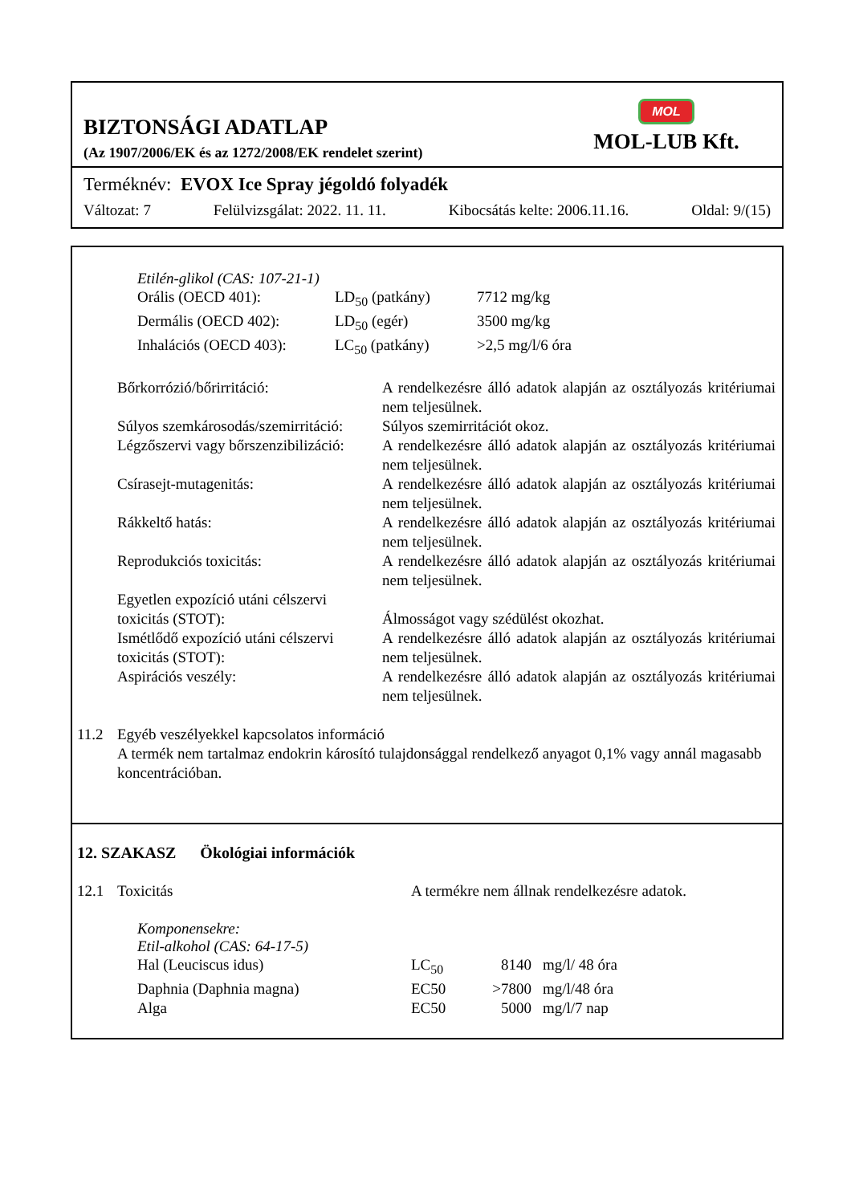BIZTONSÁGI ADATLAP
(Az 1907/2006/EK és az 1272/2008/EK rendelet szerint)
MOL
MOL-LUB Kft.
Terméknév: EVOX Ice Spray jégoldó folyadék
Változat: 7 Felülvizsgálat: 2022. 11. 11. Kibocsátás kelte: 2006.11.16. Oldal: 9/(15)
Etilén-glikol (CAS: 107-21-1)
| Orális (OECD 401): | LD<sub>50</sub> (patkány) | 7712 mg/kg |
| Dermális (OECD 402): | LD<sub>50</sub> (egér) | 3500 mg/kg |
| Inhalációs (OECD 403): | LC<sub>50</sub> (patkány) | >2,5 mg/l/6 óra |
| Bőrkorrózió/bőrirritáció: | A rendelkezésre álló adatok alapján az osztályozás kritériumai nem teljesülnek. |
| Súlyos szemkárosodás/szemirritáció: | Súlyos szemirritációt okoz. |
| Légzőszervi vagy bőrszenzibilizáció: | A rendelkezésre álló adatok alapján az osztályozás kritériumai nem teljesülnek. |
| Csírasejt-mutagenitás: | A rendelkezésre álló adatok alapján az osztályozás kritériumai nem teljesülnek. |
| Rákkeltő hatás: | A rendelkezésre álló adatok alapján az osztályozás kritériumai nem teljesülnek. |
| Reprodukciós toxicitás: | A rendelkezésre álló adatok alapján az osztályozás kritériumai nem teljesülnek. |
| Egyetlen expozíció utáni célszervi toxicitás (STOT): | Álmosságot vagy szédülést okozhat. |
| Ismétlődő expozíció utáni célszervi toxicitás (STOT): | A rendelkezésre álló adatok alapján az osztályozás kritériumai nem teljesülnek. |
| Aspirációs veszély: | A rendelkezésre álló adatok alapján az osztályozás kritériumai nem teljesülnek. |
| 11.2 | Egyéb veszélyekkel kapcsolatos információ A termék nem tartalmaz endokrin károsító tulajdonsággal rendelkező anyagot 0,1% vagy annál magasabb koncentrációban. |
12. SZAKASZ Ökológiai információk
| 12.1 | Toxicitás | A termékre nem állnak rendelkezésre adatok. |
Komponensekre:
Etil-alkohol (CAS: 64-17-5)
| Hal (Leuciscus idus) | LC<sub>50</sub> | 8140 | mg/l/ 48 óra |
| Daphnia (Daphnia magna) | EC50 | >7800 | mg/l/48 óra |
| Alga | EC50 | 5000 | mg/l/7 nap |